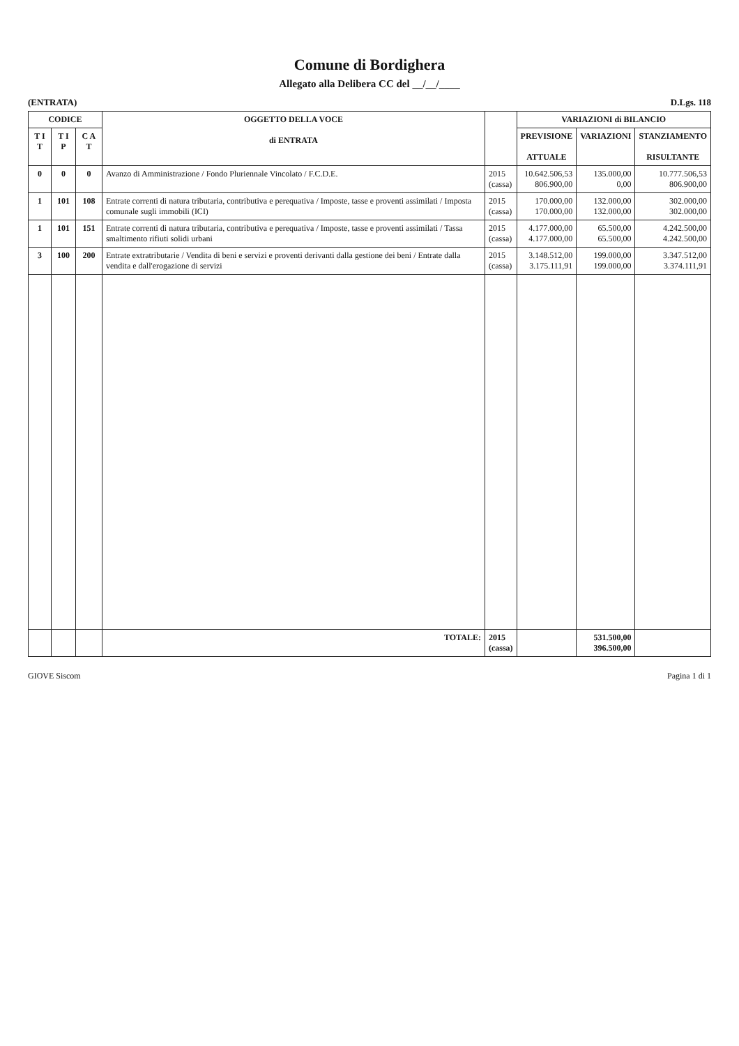Comune di Bordighera
Allegato alla Delibera CC del __/__/____
(ENTRATA) D.Lgs. 118
| CODICE | | | OGGETTO DELLA VOCE di ENTRATA | | VARIAZIONI di BILANCIO | | |
| --- | --- | --- | --- | --- | --- | --- | --- |
| T I T | T I P | C A T | | | PREVISIONE ATTUALE | VARIAZIONI | STANZIAMENTO RISULTANTE |
| 0 | 0 | 0 | Avanzo di Amministrazione / Fondo Pluriennale Vincolato / F.C.D.E. | 2015 (cassa) | 10.642.506,53 806.900,00 | 135.000,00 0,00 | 10.777.506,53 806.900,00 |
| 1 | 101 | 108 | Entrate correnti di natura tributaria, contributiva e perequativa / Imposte, tasse e proventi assimilati / Imposta comunale sugli immobili (ICI) | 2015 (cassa) | 170.000,00 170.000,00 | 132.000,00 132.000,00 | 302.000,00 302.000,00 |
| 1 | 101 | 151 | Entrate correnti di natura tributaria, contributiva e perequativa / Imposte, tasse e proventi assimilati / Tassa smaltimento rifiuti solidi urbani | 2015 (cassa) | 4.177.000,00 4.177.000,00 | 65.500,00 65.500,00 | 4.242.500,00 4.242.500,00 |
| 3 | 100 | 200 | Entrate extratributarie / Vendita di beni e servizi e proventi derivanti dalla gestione dei beni / Entrate dalla vendita e dall'erogazione di servizi | 2015 (cassa) | 3.148.512,00 3.175.111,91 | 199.000,00 199.000,00 | 3.347.512,00 3.374.111,91 |
| | | | TOTALE: | 2015 (cassa) | | 531.500,00 396.500,00 | |
GIOVE Siscom Pagina 1 di 1